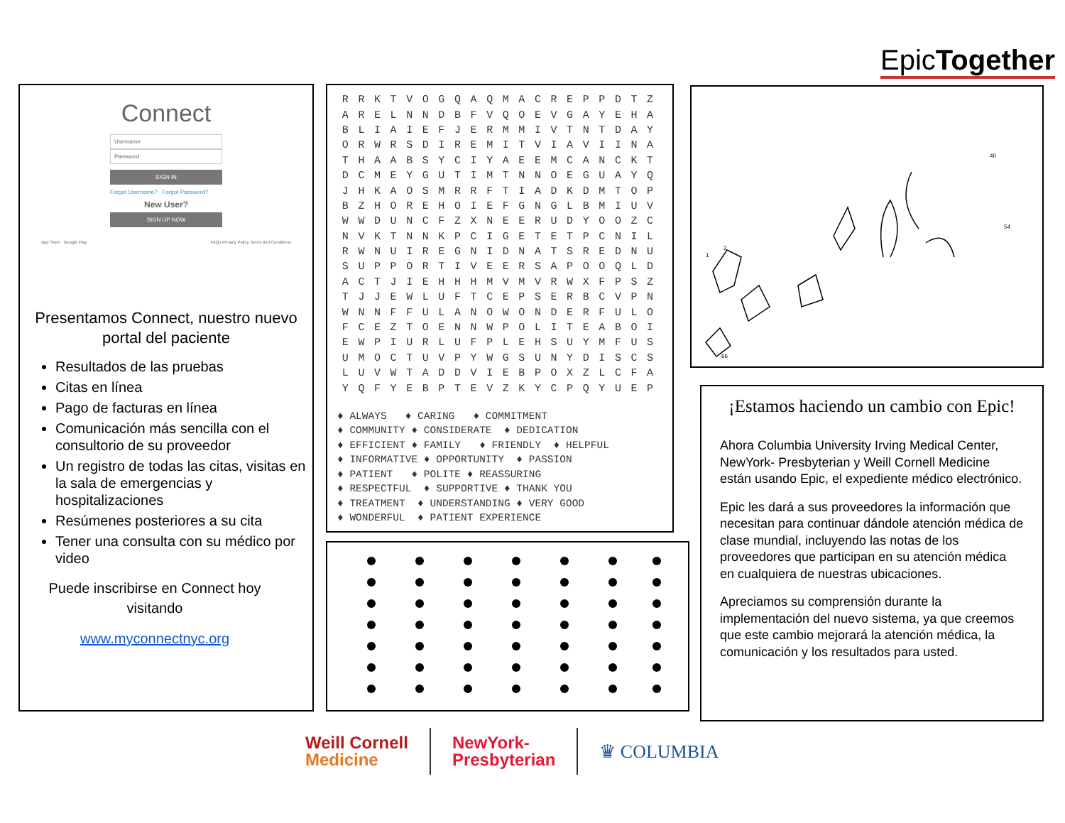EpicTogether
Connect
Username
Password
SIGN IN
Forgot Username? Forgot Password?
New User?
SIGN UP NOW
App Store Google Play FAQs Privacy Policy Terms and Conditions
Presentamos Connect, nuestro nuevo portal del paciente
Resultados de las pruebas
Citas en línea
Pago de facturas en línea
Comunicación más sencilla con el consultorio de su proveedor
Un registro de todas las citas, visitas en la sala de emergencias y hospitalizaciones
Resúmenes posteriores a su cita
Tener una consulta con su médico por video
Puede inscribirse en Connect hoy visitando
www.myconnectnyc.org
| R | R | K | T | V | O | G | Q | A | Q | M | A | C | R | E | P | P | D | T | Z |
| A | R | E | L | N | N | D | B | F | V | Q | O | E | V | G | A | Y | E | H | A |
| B | L | I | A | I | E | F | J | E | R | M | M | I | V | T | N | T | D | A | Y |
| O | R | W | R | S | D | I | R | E | M | I | T | V | I | A | V | I | I | N | A |
| T | H | A | A | B | S | Y | C | I | Y | A | E | E | M | C | A | N | C | K | T |
| D | C | M | E | Y | G | U | T | I | M | T | N | N | O | E | G | U | A | Y | Q |
| J | H | K | A | O | S | M | R | R | F | T | I | A | D | K | D | M | T | O | P |
| B | Z | H | O | R | E | H | O | I | E | F | G | N | G | L | B | M | I | U | V |
| W | W | D | U | N | C | F | Z | X | N | E | E | R | U | D | Y | O | O | Z | C |
| N | V | K | T | N | N | K | P | C | I | G | E | T | E | T | P | C | N | I | L |
| R | W | N | U | I | R | E | G | N | I | D | N | A | T | S | R | E | D | N | U |
| S | U | P | P | O | R | T | I | V | E | E | R | S | A | P | O | O | Q | L | D |
| A | C | T | J | I | E | H | H | H | M | V | M | V | R | W | X | F | P | S | Z |
| T | J | J | E | W | L | U | F | T | C | E | P | S | E | R | B | C | V | P | N |
| W | N | N | F | F | U | L | A | N | O | W | O | N | D | E | R | F | U | L | O |
| F | C | E | Z | T | O | E | N | N | W | P | O | L | I | T | E | A | B | O | I |
| E | W | P | I | U | R | L | U | F | P | L | E | H | S | U | Y | M | F | U | S |
| U | M | O | C | T | U | V | P | Y | W | G | S | U | N | Y | D | I | S | C | S |
| L | U | V | W | T | A | D | D | V | I | E | B | P | O | X | Z | L | C | F | A |
| Y | Q | F | Y | E | B | P | T | E | V | Z | K | Y | C | P | Q | Y | U | E | P |
♦ ALWAYS ♦ CARING ♦ COMMITMENT ♦ COMMUNITY ♦ CONSIDERATE ♦ DEDICATION ♦ EFFICIENT ♦ FAMILY ♦ FRIENDLY ♦ HELPFUL ♦ INFORMATIVE ♦ OPPORTUNITY ♦ PASSION ♦ PATIENT ♦ POLITE ♦ REASSURING ♦ RESPECTFUL ♦ SUPPORTIVE ♦ THANK YOU ♦ TREATMENT ♦ UNDERSTANDING ♦ VERY GOOD ♦ WONDERFUL ♦ PATIENT EXPERIENCE
1
2
40
54
66
¡Estamos haciendo un cambio con Epic!
Ahora Columbia University Irving Medical Center, NewYork- Presbyterian y Weill Cornell Medicine están usando Epic, el expediente médico electrónico.
Epic les dará a sus proveedores la información que necesitan para continuar dándole atención médica de clase mundial, incluyendo las notas de los proveedores que participan en su atención médica en cualquiera de nuestras ubicaciones.
Apreciamos su comprensión durante la implementación del nuevo sistema, ya que creemos que este cambio mejorará la atención médica, la comunicación y los resultados para usted.
Weill Cornell
Medicine
NewYork-
Presbyterian
♛ COLUMBIA